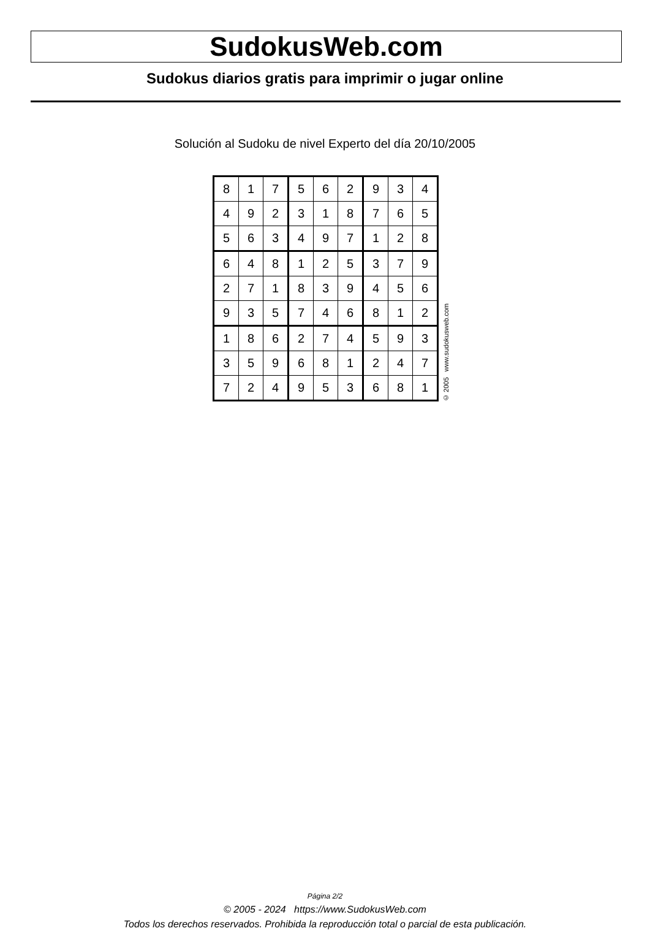SudokusWeb.com
Sudokus diarios gratis para imprimir o jugar online
Solución al Sudoku de nivel Experto del día 20/10/2005
| 8 | 1 | 7 | 5 | 6 | 2 | 9 | 3 | 4 |
| 4 | 9 | 2 | 3 | 1 | 8 | 7 | 6 | 5 |
| 5 | 6 | 3 | 4 | 9 | 7 | 1 | 2 | 8 |
| 6 | 4 | 8 | 1 | 2 | 5 | 3 | 7 | 9 |
| 2 | 7 | 1 | 8 | 3 | 9 | 4 | 5 | 6 |
| 9 | 3 | 5 | 7 | 4 | 6 | 8 | 1 | 2 |
| 1 | 8 | 6 | 2 | 7 | 4 | 5 | 9 | 3 |
| 3 | 5 | 9 | 6 | 8 | 1 | 2 | 4 | 7 |
| 7 | 2 | 4 | 9 | 5 | 3 | 6 | 8 | 1 |
© 2005 www.sudokusweb.com
Página 2/2
© 2005 - 2024 https://www.SudokusWeb.com
Todos los derechos reservados. Prohibida la reproducción total o parcial de esta publicación.